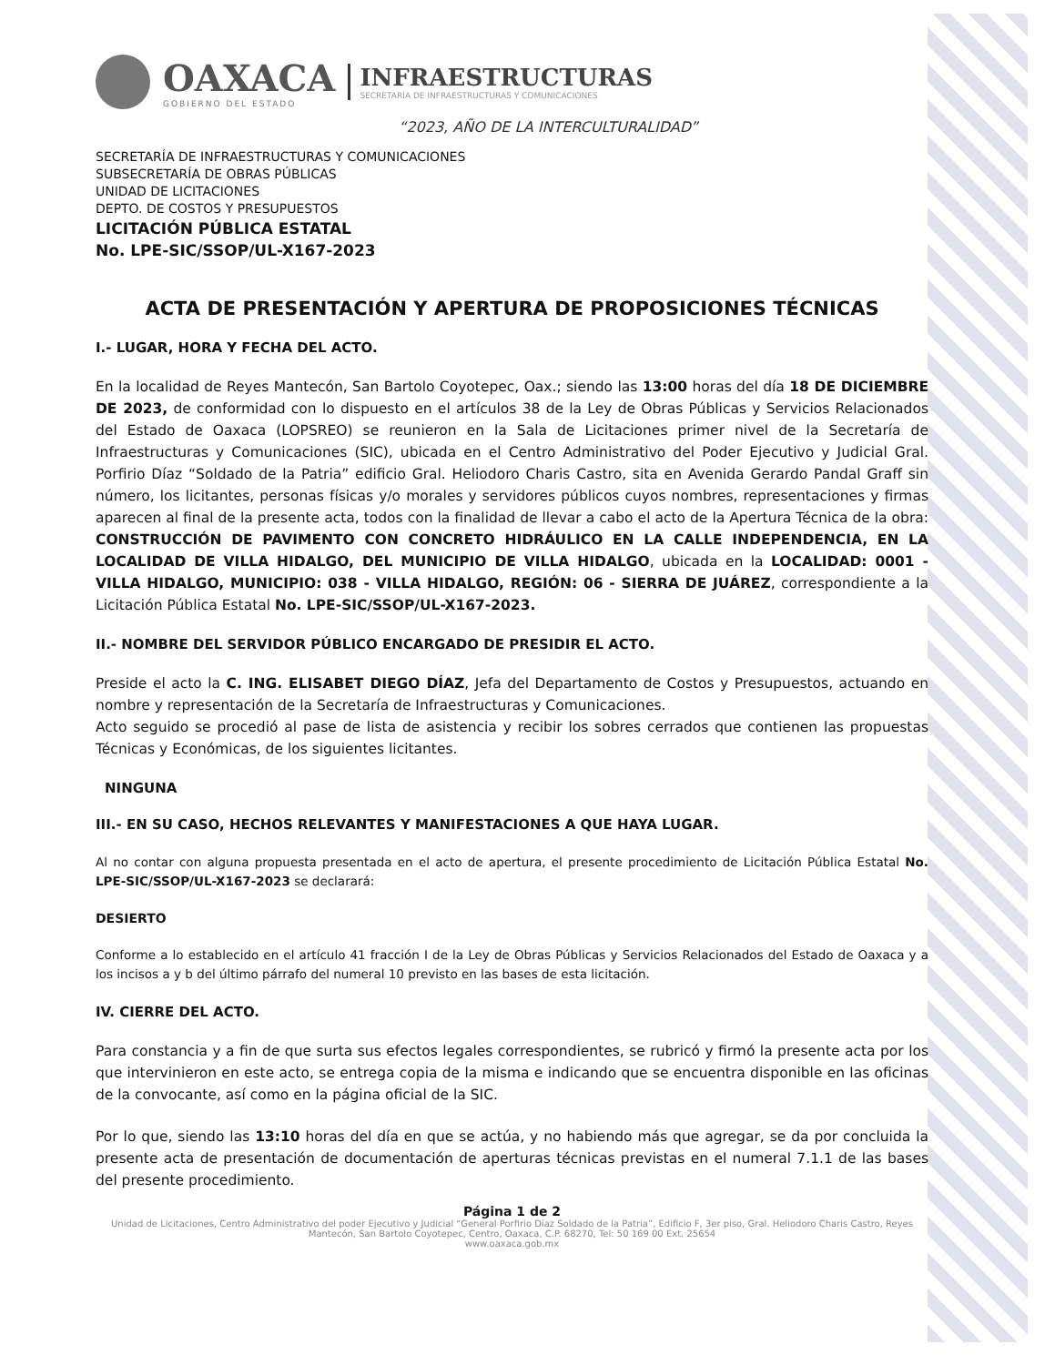OAXACA
GOBIERNO DEL ESTADO
INFRAESTRUCTURAS
SECRETARÍA DE INFRAESTRUCTURAS Y COMUNICACIONES
“2023, AÑO DE LA INTERCULTURALIDAD”
SECRETARÍA DE INFRAESTRUCTURAS Y COMUNICACIONES
SUBSECRETARÍA DE OBRAS PÚBLICAS
UNIDAD DE LICITACIONES
DEPTO. DE COSTOS Y PRESUPUESTOS
LICITACIÓN PÚBLICA ESTATAL
No. LPE-SIC/SSOP/UL-X167-2023
ACTA DE PRESENTACIÓN Y APERTURA DE PROPOSICIONES TÉCNICAS
I.- LUGAR, HORA Y FECHA DEL ACTO.
En la localidad de Reyes Mantecón, San Bartolo Coyotepec, Oax.; siendo las 13:00 horas del día 18 DE DICIEMBRE DE 2023, de conformidad con lo dispuesto en el artículos 38 de la Ley de Obras Públicas y Servicios Relacionados del Estado de Oaxaca (LOPSREO) se reunieron en la Sala de Licitaciones primer nivel de la Secretaría de Infraestructuras y Comunicaciones (SIC), ubicada en el Centro Administrativo del Poder Ejecutivo y Judicial Gral. Porfirio Díaz “Soldado de la Patria” edificio Gral. Heliodoro Charis Castro, sita en Avenida Gerardo Pandal Graff sin número, los licitantes, personas físicas y/o morales y servidores públicos cuyos nombres, representaciones y firmas aparecen al final de la presente acta, todos con la finalidad de llevar a cabo el acto de la Apertura Técnica de la obra: CONSTRUCCIÓN DE PAVIMENTO CON CONCRETO HIDRÁULICO EN LA CALLE INDEPENDENCIA, EN LA LOCALIDAD DE VILLA HIDALGO, DEL MUNICIPIO DE VILLA HIDALGO, ubicada en la LOCALIDAD: 0001 - VILLA HIDALGO, MUNICIPIO: 038 - VILLA HIDALGO, REGIÓN: 06 - SIERRA DE JUÁREZ, correspondiente a la Licitación Pública Estatal No. LPE-SIC/SSOP/UL-X167-2023.
II.- NOMBRE DEL SERVIDOR PÚBLICO ENCARGADO DE PRESIDIR EL ACTO.
Preside el acto la C. ING. ELISABET DIEGO DÍAZ, Jefa del Departamento de Costos y Presupuestos, actuando en nombre y representación de la Secretaría de Infraestructuras y Comunicaciones.
Acto seguido se procedió al pase de lista de asistencia y recibir los sobres cerrados que contienen las propuestas Técnicas y Económicas, de los siguientes licitantes.
NINGUNA
III.- EN SU CASO, HECHOS RELEVANTES Y MANIFESTACIONES A QUE HAYA LUGAR.
Al no contar con alguna propuesta presentada en el acto de apertura, el presente procedimiento de Licitación Pública Estatal No. LPE-SIC/SSOP/UL-X167-2023 se declarará:
DESIERTO
Conforme a lo establecido en el artículo 41 fracción I de la Ley de Obras Públicas y Servicios Relacionados del Estado de Oaxaca y a los incisos a y b del último párrafo del numeral 10 previsto en las bases de esta licitación.
IV. CIERRE DEL ACTO.
Para constancia y a fin de que surta sus efectos legales correspondientes, se rubricó y firmó la presente acta por los que intervinieron en este acto, se entrega copia de la misma e indicando que se encuentra disponible en las oficinas de la convocante, así como en la página oficial de la SIC.
Por lo que, siendo las 13:10 horas del día en que se actúa, y no habiendo más que agregar, se da por concluida la presente acta de presentación de documentación de aperturas técnicas previstas en el numeral 7.1.1 de las bases del presente procedimiento.
Página 1 de 2
Unidad de Licitaciones, Centro Administrativo del poder Ejecutivo y Judicial “General Porfirio Díaz Soldado de la Patria”, Edificio F, 3er piso, Gral. Heliodoro Charis Castro, Reyes Mantecón, San Bartolo Coyotepec, Centro, Oaxaca, C.P. 68270, Tel: 50 169 00 Ext. 25654
www.oaxaca.gob.mx